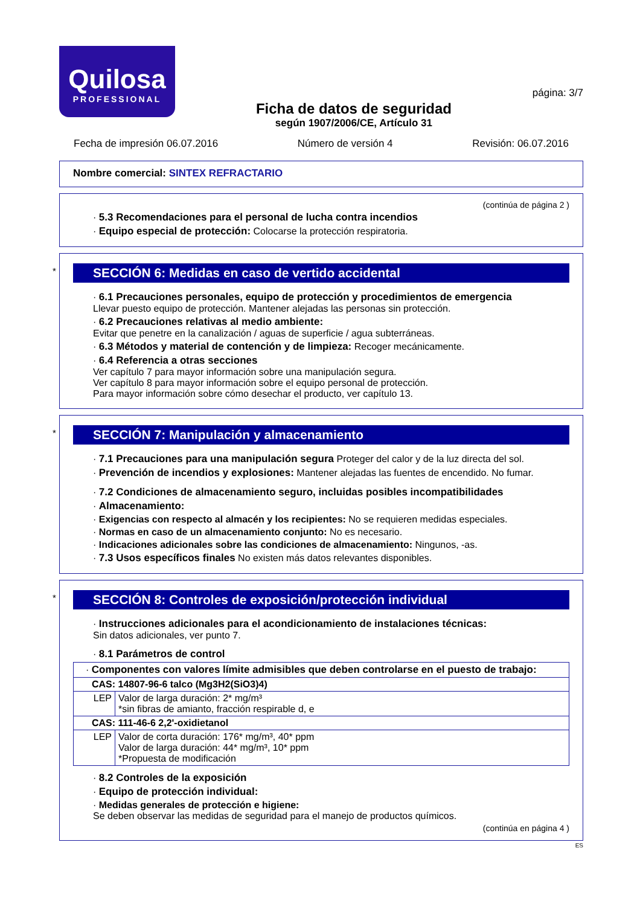Quilosa
PROFESSIONAL
Ficha de datos de seguridad
según 1907/2006/CE, Artículo 31
página: 3/7
Fecha de impresión 06.07.2016 Número de versión 4 Revisión: 06.07.2016
Nombre comercial: SINTEX REFRACTARIO
(continúa de página 2 )
· 5.3 Recomendaciones para el personal de lucha contra incendios
· Equipo especial de protección: Colocarse la protección respiratoria.
*
SECCIÓN 6: Medidas en caso de vertido accidental
· 6.1 Precauciones personales, equipo de protección y procedimientos de emergencia
Llevar puesto equipo de protección. Mantener alejadas las personas sin protección.
· 6.2 Precauciones relativas al medio ambiente:
Evitar que penetre en la canalización / aguas de superficie / agua subterráneas.
· 6.3 Métodos y material de contención y de limpieza: Recoger mecánicamente.
· 6.4 Referencia a otras secciones
Ver capítulo 7 para mayor información sobre una manipulación segura.
Ver capítulo 8 para mayor información sobre el equipo personal de protección.
Para mayor información sobre cómo desechar el producto, ver capítulo 13.
*
SECCIÓN 7: Manipulación y almacenamiento
· 7.1 Precauciones para una manipulación segura Proteger del calor y de la luz directa del sol.
· Prevención de incendios y explosiones: Mantener alejadas las fuentes de encendido. No fumar.
· 7.2 Condiciones de almacenamiento seguro, incluidas posibles incompatibilidades
· Almacenamiento:
· Exigencias con respecto al almacén y los recipientes: No se requieren medidas especiales.
· Normas en caso de un almacenamiento conjunto: No es necesario.
· Indicaciones adicionales sobre las condiciones de almacenamiento: Ningunos, -as.
· 7.3 Usos específicos finales No existen más datos relevantes disponibles.
*
SECCIÓN 8: Controles de exposición/protección individual
· Instrucciones adicionales para el acondicionamiento de instalaciones técnicas:
Sin datos adicionales, ver punto 7.
· 8.1 Parámetros de control
| · Componentes con valores límite admisibles que deben controlarse en el puesto de trabajo: | |
| CAS: 14807-96-6 talco (Mg3H2(SiO3)4) | |
| LEP | Valor de larga duración: 2* mg/m³ *sin fibras de amianto, fracción respirable d, e |
| CAS: 111-46-6 2,2'-oxidietanol | |
| LEP | Valor de corta duración: 176* mg/m³, 40* ppm Valor de larga duración: 44* mg/m³, 10* ppm *Propuesta de modificación |
· 8.2 Controles de la exposición
· Equipo de protección individual:
· Medidas generales de protección e higiene:
Se deben observar las medidas de seguridad para el manejo de productos químicos.
(continúa en página 4 )
ES